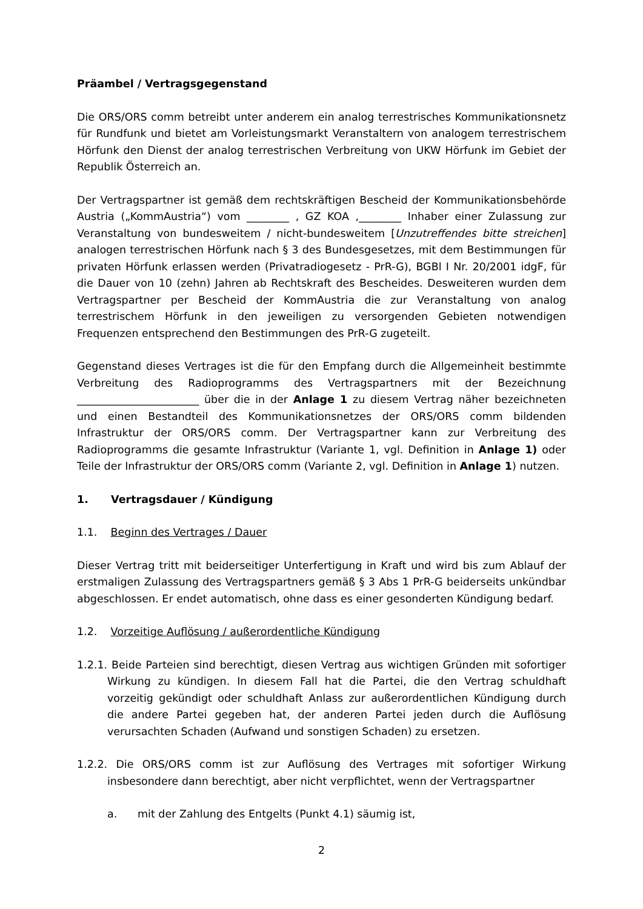Präambel / Vertragsgegenstand
Die ORS/ORS comm betreibt unter anderem ein analog terrestrisches Kommunikationsnetz für Rundfunk und bietet am Vorleistungsmarkt Veranstaltern von analogem terrestrischem Hörfunk den Dienst der analog terrestrischen Verbreitung von UKW Hörfunk im Gebiet der Republik Österreich an.
Der Vertragspartner ist gemäß dem rechtskräftigen Bescheid der Kommunikationsbehörde Austria („KommAustria“) vom ________ , GZ KOA ,________ Inhaber einer Zulassung zur Veranstaltung von bundesweitem / nicht-bundesweitem [Unzutreffendes bitte streichen] analogen terrestrischen Hörfunk nach § 3 des Bundesgesetzes, mit dem Bestimmungen für privaten Hörfunk erlassen werden (Privatradiogesetz - PrR-G), BGBl I Nr. 20/2001 idgF, für die Dauer von 10 (zehn) Jahren ab Rechtskraft des Bescheides. Desweiteren wurden dem Vertragspartner per Bescheid der KommAustria die zur Veranstaltung von analog terrestrischem Hörfunk in den jeweiligen zu versorgenden Gebieten notwendigen Frequenzen entsprechend den Bestimmungen des PrR-G zugeteilt.
Gegenstand dieses Vertrages ist die für den Empfang durch die Allgemeinheit bestimmte Verbreitung des Radioprogramms des Vertragspartners mit der Bezeichnung _______________________ über die in der Anlage 1 zu diesem Vertrag näher bezeichneten und einen Bestandteil des Kommunikationsnetzes der ORS/ORS comm bildenden Infrastruktur der ORS/ORS comm. Der Vertragspartner kann zur Verbreitung des Radioprogramms die gesamte Infrastruktur (Variante 1, vgl. Definition in Anlage 1) oder Teile der Infrastruktur der ORS/ORS comm (Variante 2, vgl. Definition in Anlage 1) nutzen.
1. Vertragsdauer / Kündigung
1.1. Beginn des Vertrages / Dauer
Dieser Vertrag tritt mit beiderseitiger Unterfertigung in Kraft und wird bis zum Ablauf der erstmaligen Zulassung des Vertragspartners gemäß § 3 Abs 1 PrR-G beiderseits unkündbar abgeschlossen. Er endet automatisch, ohne dass es einer gesonderten Kündigung bedarf.
1.2. Vorzeitige Auflösung / außerordentliche Kündigung
1.2.1. Beide Parteien sind berechtigt, diesen Vertrag aus wichtigen Gründen mit sofortiger Wirkung zu kündigen. In diesem Fall hat die Partei, die den Vertrag schuldhaft vorzeitig gekündigt oder schuldhaft Anlass zur außerordentlichen Kündigung durch die andere Partei gegeben hat, der anderen Partei jeden durch die Auflösung verursachten Schaden (Aufwand und sonstigen Schaden) zu ersetzen.
1.2.2. Die ORS/ORS comm ist zur Auflösung des Vertrages mit sofortiger Wirkung insbesondere dann berechtigt, aber nicht verpflichtet, wenn der Vertragspartner
a. mit der Zahlung des Entgelts (Punkt 4.1) säumig ist,
2